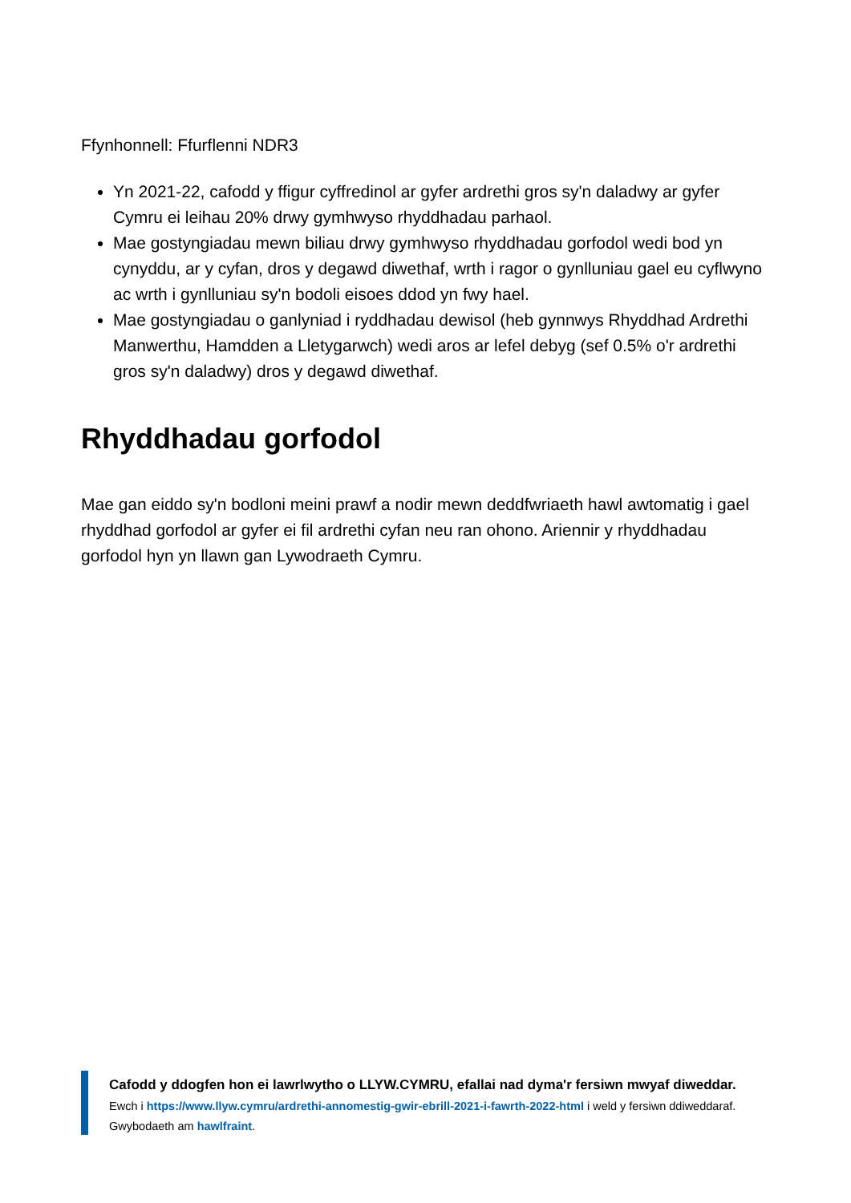Ffynhonnell: Ffurflenni NDR3
Yn 2021-22, cafodd y ffigur cyffredinol ar gyfer ardrethi gros sy'n daladwy ar gyfer Cymru ei leihau 20% drwy gymhwyso rhyddhadau parhaol.
Mae gostyngiadau mewn biliau drwy gymhwyso rhyddhadau gorfodol wedi bod yn cynyddu, ar y cyfan, dros y degawd diwethaf, wrth i ragor o gynlluniau gael eu cyflwyno ac wrth i gynlluniau sy'n bodoli eisoes ddod yn fwy hael.
Mae gostyngiadau o ganlyniad i ryddhadau dewisol (heb gynnwys Rhyddhad Ardrethi Manwerthu, Hamdden a Lletygarwch) wedi aros ar lefel debyg (sef 0.5% o'r ardrethi gros sy'n daladwy) dros y degawd diwethaf.
Rhyddhadau gorfodol
Mae gan eiddo sy'n bodloni meini prawf a nodir mewn deddfwriaeth hawl awtomatig i gael rhyddhad gorfodol ar gyfer ei fil ardrethi cyfan neu ran ohono. Ariennir y rhyddhadau gorfodol hyn yn llawn gan Lywodraeth Cymru.
Cafodd y ddogfen hon ei lawrlwytho o LLYW.CYMRU, efallai nad dyma'r fersiwn mwyaf diweddar.
Ewch i https://www.llyw.cymru/ardrethi-annomestig-gwir-ebrill-2021-i-fawrth-2022-html i weld y fersiwn ddiweddaraf.
Gwybodaeth am hawlfraint.